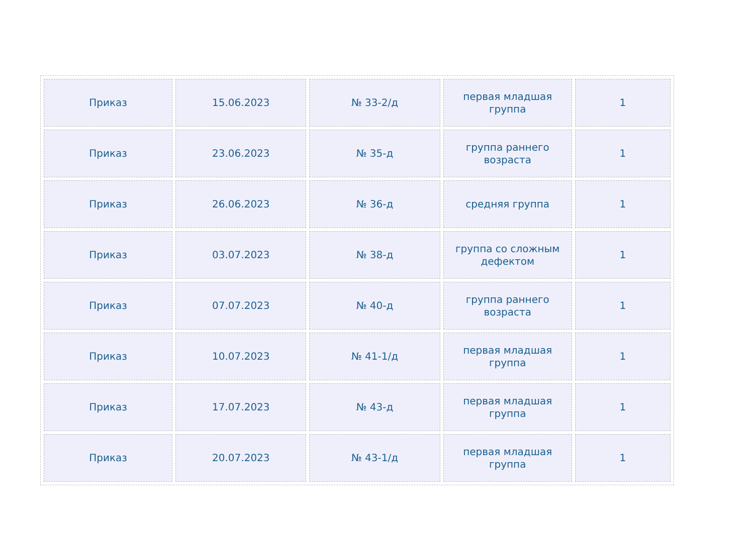| Приказ | 15.06.2023 | № 33-2/д | первая младшая группа | 1 |
| Приказ | 23.06.2023 | № 35-д | группа раннего возраста | 1 |
| Приказ | 26.06.2023 | № 36-д | средняя группа | 1 |
| Приказ | 03.07.2023 | № 38-д | группа со сложным дефектом | 1 |
| Приказ | 07.07.2023 | № 40-д | группа раннего возраста | 1 |
| Приказ | 10.07.2023 | № 41-1/д | первая младшая группа | 1 |
| Приказ | 17.07.2023 | № 43-д | первая младшая группа | 1 |
| Приказ | 20.07.2023 | № 43-1/д | первая младшая группа | 1 |